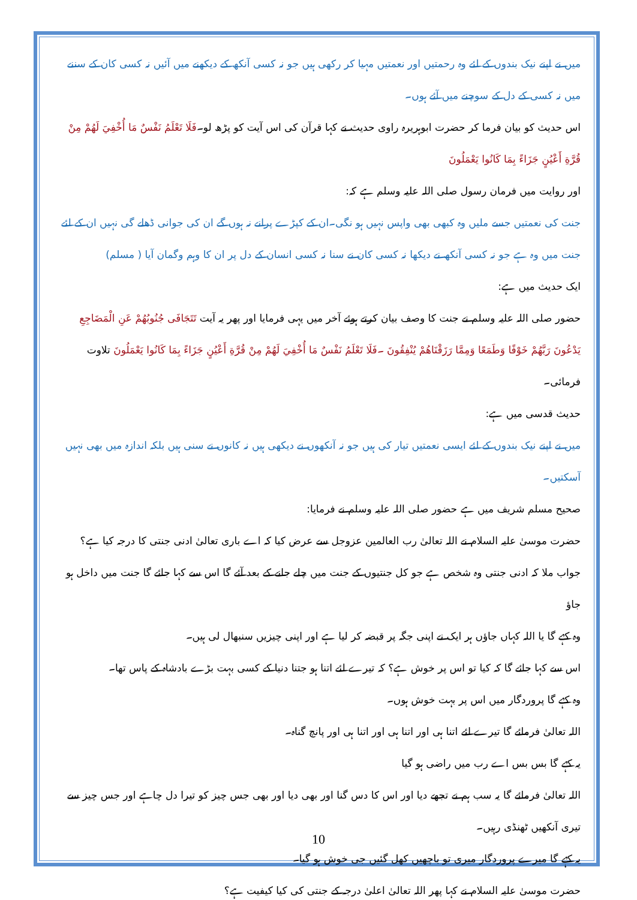میں نے اپنے نیک بندوں کے لئے وہ رحمتیں اور نعمتیں مہیا کر رکھی ہیں جو نہ کسی آنکھ کے دیکھنے میں آئیں نہ کسی کان کے سننے میں نہ کسی کے دل کے سوچنے میں آئے ہوں۔
اس حدیث کو بیان فرما کر حضرت ابوہریرہ راوی حدیث نے کہا قرآن کی اس آیت کو پڑھ لو۔فَلَا تَعْلَمُ نَفْسٌ مَا أُخْفِيَ لَهُمْ مِنْ قُرَّةِ أَعْيُنٍ جَزَاءً بِمَا كَانُوا يَعْمَلُونَ
اور روایت میں فرمان رسول صلی اللہ علیہ وسلم ہے کہ:
جنت کی نعمتیں جسے ملیں وہ کبھی بھی واپس نہیں ہو نگی۔ان کے کپڑے پرانے نہ ہوں گے ان کی جوانی ڈھلے گی نہیں ان کے لئے جنت میں وہ ہے جو نہ کسی آنکھ نے دیکھا نہ کسی کان نے سنا نہ کسی انسان کے دل پر ان کا وہم وگمان آیا ( مسلم)
ایک حدیث میں ہے:
حضور صلی اللہ علیہ وسلم نے جنت کا وصف بیان کرتے ہوئے آخر میں یہی فرمایا اور پھر یہ آیت تَتَجَافَى جُنُوبُهُمْ عَنِ الْمَضَاجِعِ يَدْعُونَ رَبَّهُمْ خَوْفًا وَطَمَعًا وَمِمَّا رَزَقْنَاهُمْ يُنْفِقُونَ ۔فَلَا تَعْلَمُ نَفْسٌ مَا أُخْفِيَ لَهُمْ مِنْ قُرَّةِ أَعْيُنٍ جَزَاءً بِمَا كَانُوا يَعْمَلُونَ تلاوت فرمائی۔
حدیث قدسی میں ہے:
میں نے اپنے نیک بندوں کے لئے ایسی نعمتیں تیار کی ہیں جو نہ آنکھوں نے دیکھی ہیں نہ کانوں نے سنی ہیں بلکہ اندازہ میں بھی نہیں آسکتیں۔
صحیح مسلم شریف میں ہے حضور صلی اللہ علیہ وسلم نے فرمایا:
حضرت موسیٰ علیہ السلام نے اللہ تعالیٰ رب العالمین عزوجل سے عرض کیا کہ اے باری تعالیٰ ادنی جنتی کا درجہ کیا ہے؟
جواب ملا کہ ادنی جنتی وہ شخص ہے جو کل جنتیوں کے جنت میں چلے جانے کے بعد آئے گا اس سے کہا جائے گا جنت میں داخل ہو جاؤ
وہ کہے گا یا اللہ کہاں جاؤں ہر ایک نے اپنی جگہ پر قبضہ کر لیا ہے اور اپنی چیزیں سنبھال لی ہیں۔
اس سے کہا جائے گا کہ کیا تو اس پر خوش ہے؟ کہ تیرے لئے اتنا ہو جتنا دنیا کے کسی بہت بڑے بادشاہ کے پاس تھا۔
وہ کہے گا پروردگار میں اس پر بہت خوش ہوں۔
اللہ تعالیٰ فرمائے گا تیرے لئے اتنا ہی اور اتنا ہی اور اتنا ہی اور پانچ گناہ۔
یہ کہے گا بس بس اے رب میں راضی ہو گیا
اللہ تعالیٰ فرمائے گا یہ سب ہم نے تجھے دیا اور اس کا دس گنا اور بھی دیا اور بھی جس چیز کو تیرا دل چاہے اور جس چیز سے تیری آنکھیں ٹھنڈی رہیں۔
یہ کہے گا میرے پروردگار میری تو باچھیں کھل گئیں جی خوش ہو گیا۔
حضرت موسیٰ علیہ السلام نے کہا پھر اللہ تعالیٰ اعلیٰ درجہ کے جنتی کی کیا کیفیت ہے؟
10